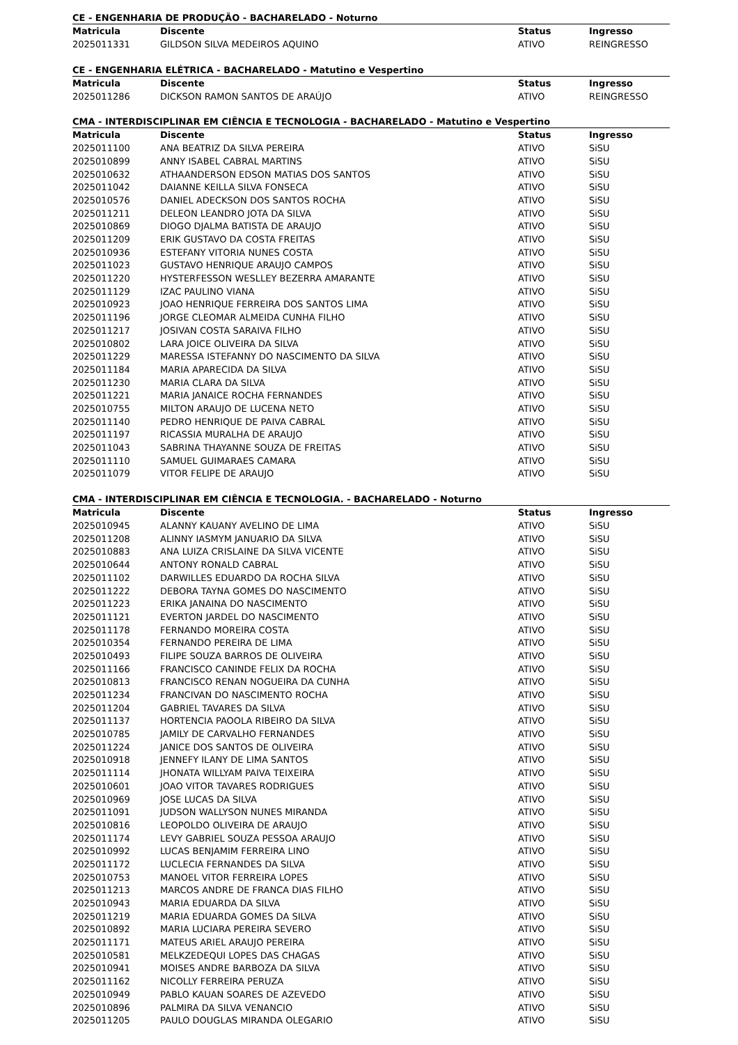CE - ENGENHARIA DE PRODUÇÃO - BACHARELADO - Noturno
| Matricula | Discente | Status | Ingresso |
| --- | --- | --- | --- |
| 2025011331 | GILDSON SILVA MEDEIROS AQUINO | ATIVO | REINGRESSO |
CE - ENGENHARIA ELÉTRICA - BACHARELADO - Matutino e Vespertino
| Matricula | Discente | Status | Ingresso |
| --- | --- | --- | --- |
| 2025011286 | DICKSON RAMON SANTOS DE ARAÚJO | ATIVO | REINGRESSO |
CMA - INTERDISCIPLINAR EM CIÊNCIA E TECNOLOGIA - BACHARELADO - Matutino e Vespertino
| Matricula | Discente | Status | Ingresso |
| --- | --- | --- | --- |
| 2025011100 | ANA BEATRIZ DA SILVA PEREIRA | ATIVO | SiSU |
| 2025010899 | ANNY ISABEL CABRAL MARTINS | ATIVO | SiSU |
| 2025010632 | ATHAANDERSON EDSON MATIAS DOS SANTOS | ATIVO | SiSU |
| 2025011042 | DAIANNE KEILLA SILVA FONSECA | ATIVO | SiSU |
| 2025010576 | DANIEL ADECKSON DOS SANTOS ROCHA | ATIVO | SiSU |
| 2025011211 | DELEON LEANDRO JOTA DA SILVA | ATIVO | SiSU |
| 2025010869 | DIOGO DJALMA BATISTA DE ARAUJO | ATIVO | SiSU |
| 2025011209 | ERIK GUSTAVO DA COSTA FREITAS | ATIVO | SiSU |
| 2025010936 | ESTEFANY VITORIA NUNES COSTA | ATIVO | SiSU |
| 2025011023 | GUSTAVO HENRIQUE ARAUJO CAMPOS | ATIVO | SiSU |
| 2025011220 | HYSTERFESSON WESLLEY BEZERRA AMARANTE | ATIVO | SiSU |
| 2025011129 | IZAC PAULINO VIANA | ATIVO | SiSU |
| 2025010923 | JOAO HENRIQUE FERREIRA DOS SANTOS LIMA | ATIVO | SiSU |
| 2025011196 | JORGE CLEOMAR ALMEIDA CUNHA FILHO | ATIVO | SiSU |
| 2025011217 | JOSIVAN COSTA SARAIVA FILHO | ATIVO | SiSU |
| 2025010802 | LARA JOICE OLIVEIRA DA SILVA | ATIVO | SiSU |
| 2025011229 | MARESSA ISTEFANNY DO NASCIMENTO DA SILVA | ATIVO | SiSU |
| 2025011184 | MARIA APARECIDA DA SILVA | ATIVO | SiSU |
| 2025011230 | MARIA CLARA DA SILVA | ATIVO | SiSU |
| 2025011221 | MARIA JANAICE ROCHA FERNANDES | ATIVO | SiSU |
| 2025010755 | MILTON ARAUJO DE LUCENA NETO | ATIVO | SiSU |
| 2025011140 | PEDRO HENRIQUE DE PAIVA CABRAL | ATIVO | SiSU |
| 2025011197 | RICASSIA MURALHA DE ARAUJO | ATIVO | SiSU |
| 2025011043 | SABRINA THAYANNE SOUZA DE FREITAS | ATIVO | SiSU |
| 2025011110 | SAMUEL GUIMARAES CAMARA | ATIVO | SiSU |
| 2025011079 | VITOR FELIPE DE ARAUJO | ATIVO | SiSU |
CMA - INTERDISCIPLINAR EM CIÊNCIA E TECNOLOGIA. - BACHARELADO - Noturno
| Matricula | Discente | Status | Ingresso |
| --- | --- | --- | --- |
| 2025010945 | ALANNY KAUANY AVELINO DE LIMA | ATIVO | SiSU |
| 2025011208 | ALINNY IASMYM JANUARIO DA SILVA | ATIVO | SiSU |
| 2025010883 | ANA LUIZA CRISLAINE DA SILVA VICENTE | ATIVO | SiSU |
| 2025010644 | ANTONY RONALD CABRAL | ATIVO | SiSU |
| 2025011102 | DARWILLES EDUARDO DA ROCHA SILVA | ATIVO | SiSU |
| 2025011222 | DEBORA TAYNA GOMES DO NASCIMENTO | ATIVO | SiSU |
| 2025011223 | ERIKA JANAINA DO NASCIMENTO | ATIVO | SiSU |
| 2025011121 | EVERTON JARDEL DO NASCIMENTO | ATIVO | SiSU |
| 2025011178 | FERNANDO MOREIRA COSTA | ATIVO | SiSU |
| 2025010354 | FERNANDO PEREIRA DE LIMA | ATIVO | SiSU |
| 2025010493 | FILIPE SOUZA BARROS DE OLIVEIRA | ATIVO | SiSU |
| 2025011166 | FRANCISCO CANINDE FELIX DA ROCHA | ATIVO | SiSU |
| 2025010813 | FRANCISCO RENAN NOGUEIRA DA CUNHA | ATIVO | SiSU |
| 2025011234 | FRANCIVAN DO NASCIMENTO ROCHA | ATIVO | SiSU |
| 2025011204 | GABRIEL TAVARES DA SILVA | ATIVO | SiSU |
| 2025011137 | HORTENCIA PAOOLA RIBEIRO DA SILVA | ATIVO | SiSU |
| 2025010785 | JAMILY DE CARVALHO FERNANDES | ATIVO | SiSU |
| 2025011224 | JANICE DOS SANTOS DE OLIVEIRA | ATIVO | SiSU |
| 2025010918 | JENNEFY ILANY DE LIMA SANTOS | ATIVO | SiSU |
| 2025011114 | JHONATA WILLYAM PAIVA TEIXEIRA | ATIVO | SiSU |
| 2025010601 | JOAO VITOR TAVARES RODRIGUES | ATIVO | SiSU |
| 2025010969 | JOSE LUCAS DA SILVA | ATIVO | SiSU |
| 2025011091 | JUDSON WALLYSON NUNES MIRANDA | ATIVO | SiSU |
| 2025010816 | LEOPOLDO OLIVEIRA DE ARAUJO | ATIVO | SiSU |
| 2025011174 | LEVY GABRIEL SOUZA PESSOA ARAUJO | ATIVO | SiSU |
| 2025010992 | LUCAS BENJAMIM FERREIRA LINO | ATIVO | SiSU |
| 2025011172 | LUCLECIA FERNANDES DA SILVA | ATIVO | SiSU |
| 2025010753 | MANOEL VITOR FERREIRA LOPES | ATIVO | SiSU |
| 2025011213 | MARCOS ANDRE DE FRANCA DIAS FILHO | ATIVO | SiSU |
| 2025010943 | MARIA EDUARDA DA SILVA | ATIVO | SiSU |
| 2025011219 | MARIA EDUARDA GOMES DA SILVA | ATIVO | SiSU |
| 2025010892 | MARIA LUCIARA PEREIRA SEVERO | ATIVO | SiSU |
| 2025011171 | MATEUS ARIEL ARAUJO PEREIRA | ATIVO | SiSU |
| 2025010581 | MELKZEDEQUI LOPES DAS CHAGAS | ATIVO | SiSU |
| 2025010941 | MOISES ANDRE BARBOZA DA SILVA | ATIVO | SiSU |
| 2025011162 | NICOLLY FERREIRA PERUZA | ATIVO | SiSU |
| 2025010949 | PABLO KAUAN SOARES DE AZEVEDO | ATIVO | SiSU |
| 2025010896 | PALMIRA DA SILVA VENANCIO | ATIVO | SiSU |
| 2025011205 | PAULO DOUGLAS MIRANDA OLEGARIO | ATIVO | SiSU |